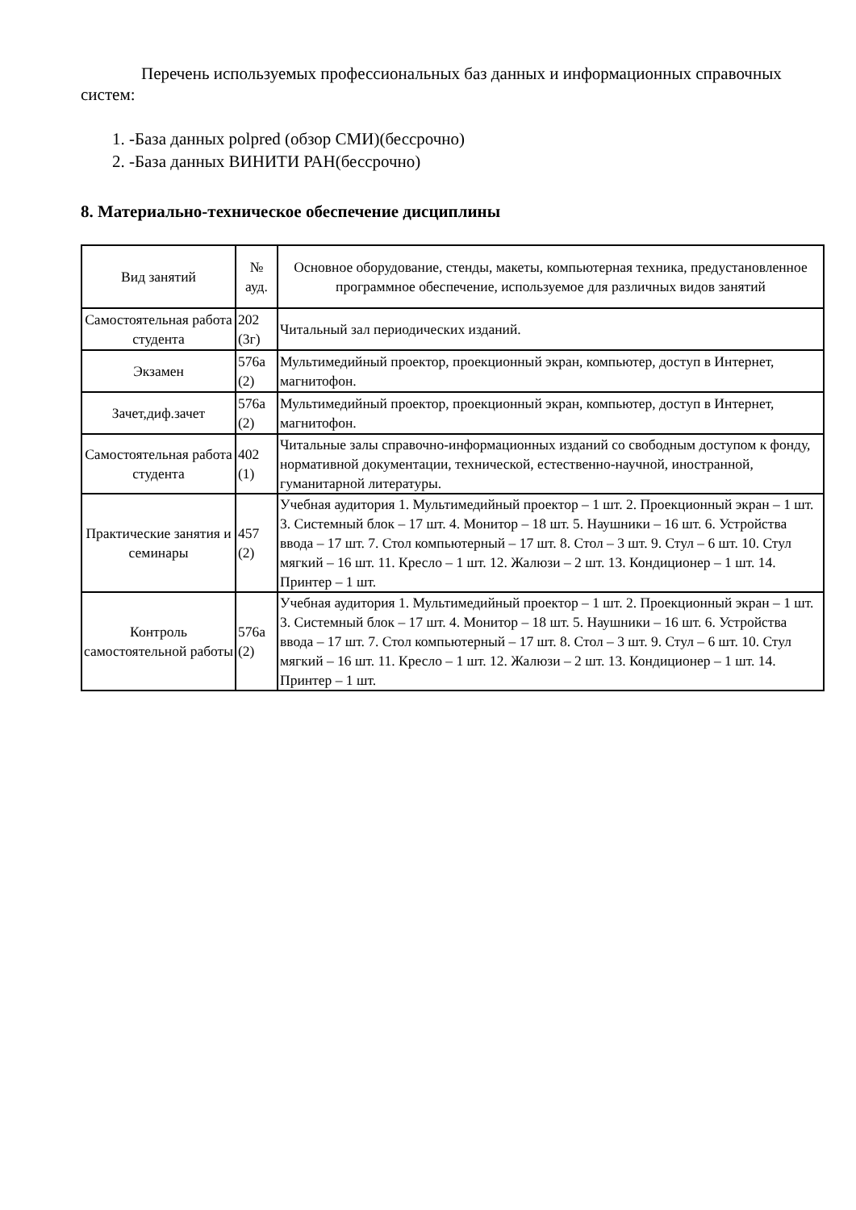Перечень используемых профессиональных баз данных и информационных справочных систем:
1. -База данных polpred (обзор СМИ)(бессрочно)
2. -База данных ВИНИТИ РАН(бессрочно)
8. Материально-техническое обеспечение дисциплины
| Вид занятий | № ауд. | Основное оборудование, стенды, макеты, компьютерная техника, предустановленное программное обеспечение, используемое для различных видов занятий |
| --- | --- | --- |
| Самостоятельная работа студента | 202 (3г) | Читальный зал периодических изданий. |
| Экзамен | 576а (2) | Мультимедийный проектор, проекционный экран, компьютер, доступ в Интернет, магнитофон. |
| Зачет,диф.зачет | 576а (2) | Мультимедийный проектор, проекционный экран, компьютер, доступ в Интернет, магнитофон. |
| Самостоятельная работа студента | 402 (1) | Читальные залы справочно-информационных изданий со свободным доступом к фонду, нормативной документации, технической, естественно-научной, иностранной, гуманитарной литературы. |
| Практические занятия и семинары | 457 (2) | Учебная аудитория 1. Мультимедийный проектор – 1 шт. 2. Проекционный экран – 1 шт. 3. Системный блок – 17 шт. 4. Монитор – 18 шт. 5. Наушники – 16 шт. 6. Устройства ввода – 17 шт. 7. Стол компьютерный – 17 шт. 8. Стол – 3 шт. 9. Стул – 6 шт. 10. Стул мягкий – 16 шт. 11. Кресло – 1 шт. 12. Жалюзи – 2 шт. 13. Кондиционер – 1 шт. 14. Принтер – 1 шт. |
| Контроль самостоятельной работы | 576а (2) | Учебная аудитория 1. Мультимедийный проектор – 1 шт. 2. Проекционный экран – 1 шт. 3. Системный блок – 17 шт. 4. Монитор – 18 шт. 5. Наушники – 16 шт. 6. Устройства ввода – 17 шт. 7. Стол компьютерный – 17 шт. 8. Стол – 3 шт. 9. Стул – 6 шт. 10. Стул мягкий – 16 шт. 11. Кресло – 1 шт. 12. Жалюзи – 2 шт. 13. Кондиционер – 1 шт. 14. Принтер – 1 шт. |